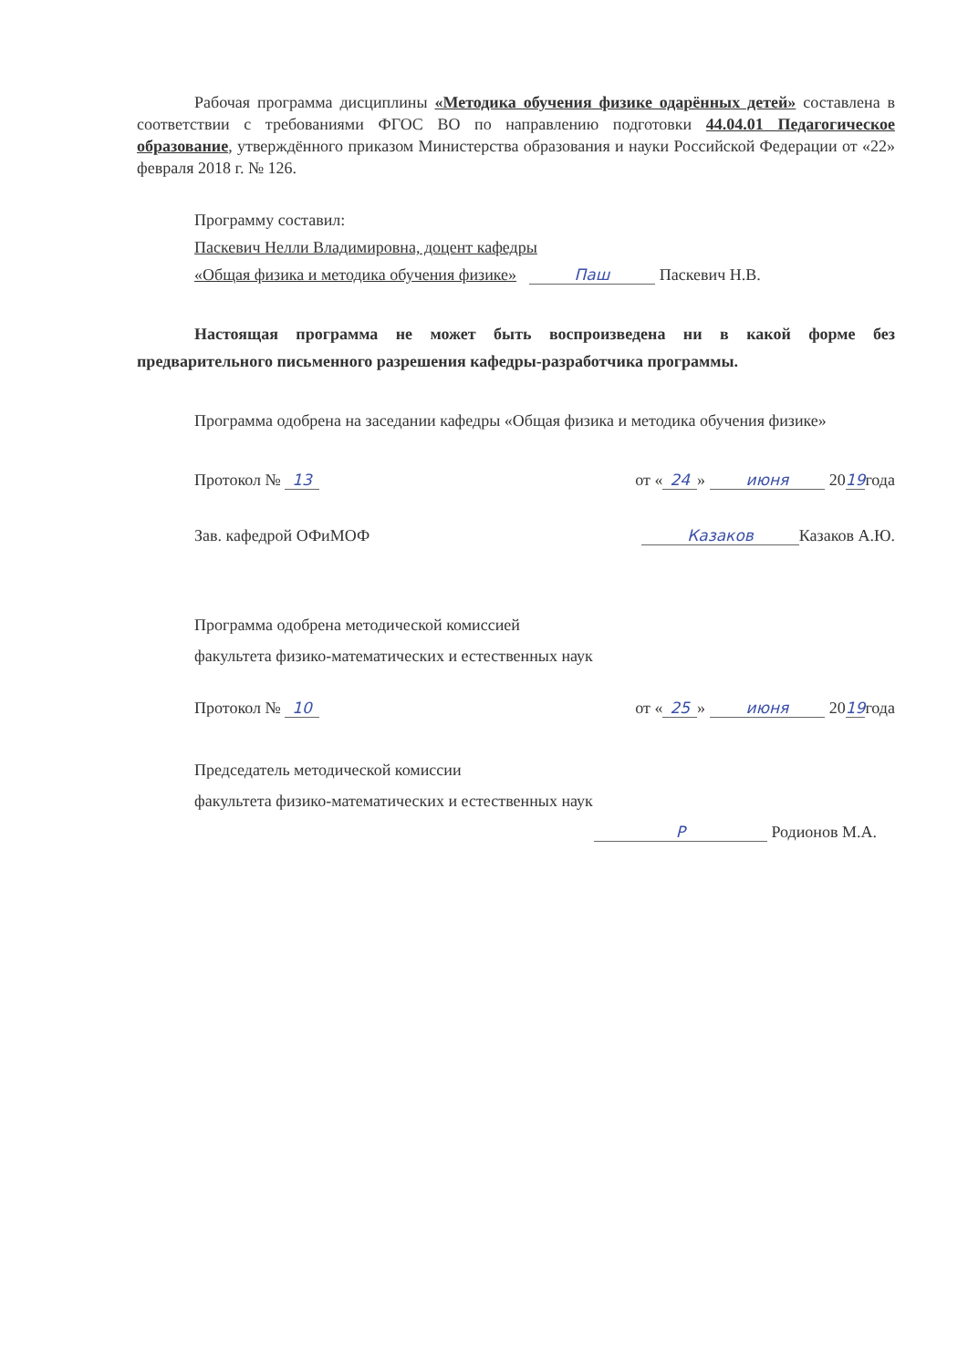Рабочая программа дисциплины «Методика обучения физике одарённых детей» составлена в соответствии с требованиями ФГОС ВО по направлению подготовки 44.04.01 Педагогическое образование, утверждённого приказом Министерства образования и науки Российской Федерации от «22» февраля 2018 г. № 126.
Программу составил:
Паскевич Нелли Владимировна, доцент кафедры
«Общая физика и методика обучения физике» Паш Паскевич Н.В.
Настоящая программа не может быть воспроизведена ни в какой форме без предварительного письменного разрешения кафедры-разработчика программы.
Программа одобрена на заседании кафедры «Общая физика и методика обучения физике»
Протокол № 13 от « 24 » июня 2019года
Зав. кафедрой ОФиМОФ Казаков Казаков А.Ю.
Программа одобрена методической комиссией
факультета физико-математических и естественных наук
Протокол № 10 от « 25 » июня 2019года
Председатель методической комиссии
факультета физико-математических и естественных наук
Р Родионов М.А.